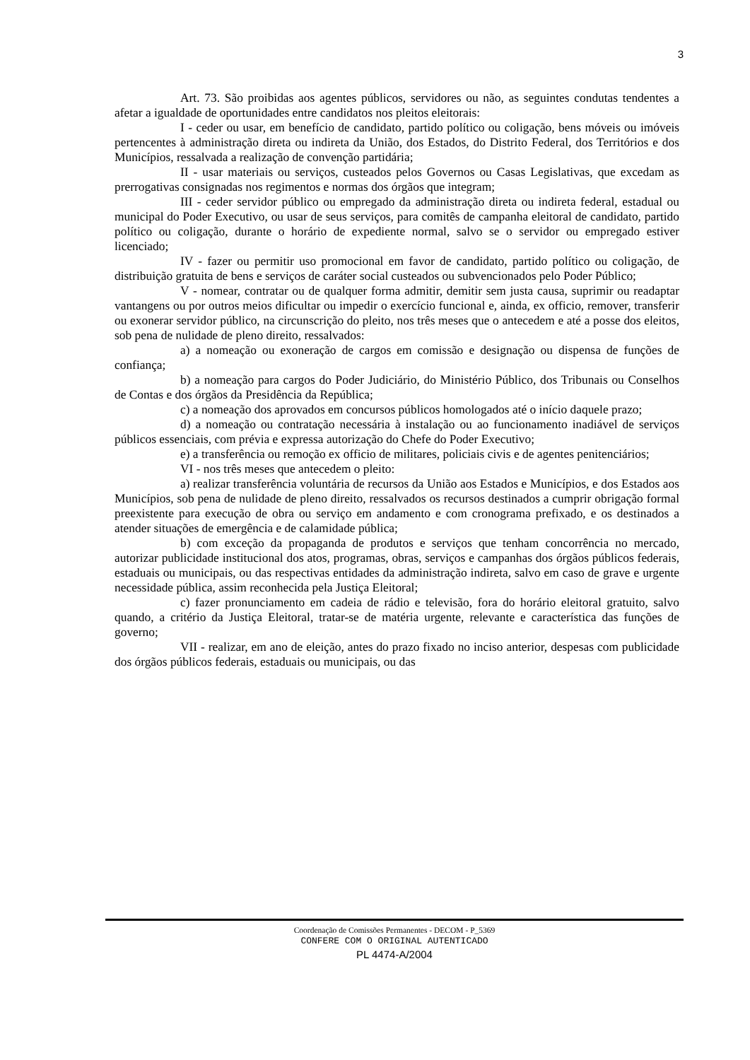3
Art. 73. São proibidas aos agentes públicos, servidores ou não, as seguintes condutas tendentes a afetar a igualdade de oportunidades entre candidatos nos pleitos eleitorais:
I - ceder ou usar, em benefício de candidato, partido político ou coligação, bens móveis ou imóveis pertencentes à administração direta ou indireta da União, dos Estados, do Distrito Federal, dos Territórios e dos Municípios, ressalvada a realização de convenção partidária;
II - usar materiais ou serviços, custeados pelos Governos ou Casas Legislativas, que excedam as prerrogativas consignadas nos regimentos e normas dos órgãos que integram;
III - ceder servidor público ou empregado da administração direta ou indireta federal, estadual ou municipal do Poder Executivo, ou usar de seus serviços, para comitês de campanha eleitoral de candidato, partido político ou coligação, durante o horário de expediente normal, salvo se o servidor ou empregado estiver licenciado;
IV - fazer ou permitir uso promocional em favor de candidato, partido político ou coligação, de distribuição gratuita de bens e serviços de caráter social custeados ou subvencionados pelo Poder Público;
V - nomear, contratar ou de qualquer forma admitir, demitir sem justa causa, suprimir ou readaptar vantangens ou por outros meios dificultar ou impedir o exercício funcional e, ainda, ex officio, remover, transferir ou exonerar servidor público, na circunscrição do pleito, nos três meses que o antecedem e até a posse dos eleitos, sob pena de nulidade de pleno direito, ressalvados:
a) a nomeação ou exoneração de cargos em comissão e designação ou dispensa de funções de confiança;
b) a nomeação para cargos do Poder Judiciário, do Ministério Público, dos Tribunais ou Conselhos de Contas e dos órgãos da Presidência da República;
c) a nomeação dos aprovados em concursos públicos homologados até o início daquele prazo;
d) a nomeação ou contratação necessária à instalação ou ao funcionamento inadiável de serviços públicos essenciais, com prévia e expressa autorização do Chefe do Poder Executivo;
e) a transferência ou remoção ex officio de militares, policiais civis e de agentes penitenciários;
VI - nos três meses que antecedem o pleito:
a) realizar transferência voluntária de recursos da União aos Estados e Municípios, e dos Estados aos Municípios, sob pena de nulidade de pleno direito, ressalvados os recursos destinados a cumprir obrigação formal preexistente para execução de obra ou serviço em andamento e com cronograma prefixado, e os destinados a atender situações de emergência e de calamidade pública;
b) com exceção da propaganda de produtos e serviços que tenham concorrência no mercado, autorizar publicidade institucional dos atos, programas, obras, serviços e campanhas dos órgãos públicos federais, estaduais ou municipais, ou das respectivas entidades da administração indireta, salvo em caso de grave e urgente necessidade pública, assim reconhecida pela Justiça Eleitoral;
c) fazer pronunciamento em cadeia de rádio e televisão, fora do horário eleitoral gratuito, salvo quando, a critério da Justiça Eleitoral, tratar-se de matéria urgente, relevante e característica das funções de governo;
VII - realizar, em ano de eleição, antes do prazo fixado no inciso anterior, despesas com publicidade dos órgãos públicos federais, estaduais ou municipais, ou das
Coordenação de Comissões Permanentes - DECOM - P_5369
CONFERE COM O ORIGINAL AUTENTICADO
PL 4474-A/2004